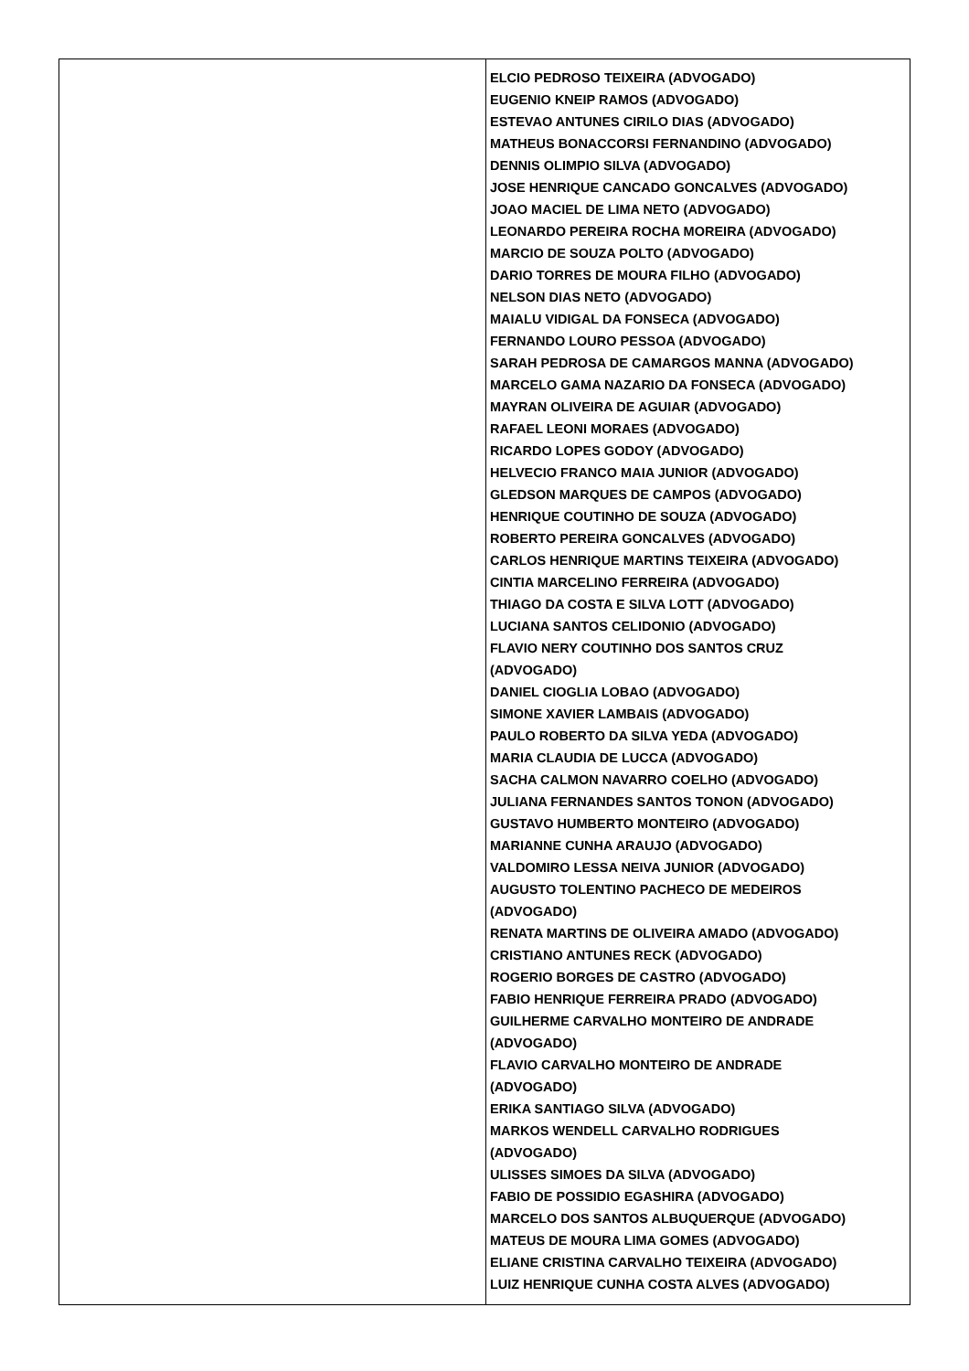| | ELCIO PEDROSO TEIXEIRA (ADVOGADO) EUGENIO KNEIP RAMOS (ADVOGADO) ESTEVAO ANTUNES CIRILO DIAS (ADVOGADO) MATHEUS BONACCORSI FERNANDINO (ADVOGADO) DENNIS OLIMPIO SILVA (ADVOGADO) JOSE HENRIQUE CANCADO GONCALVES (ADVOGADO) JOAO MACIEL DE LIMA NETO (ADVOGADO) LEONARDO PEREIRA ROCHA MOREIRA (ADVOGADO) MARCIO DE SOUZA POLTO (ADVOGADO) DARIO TORRES DE MOURA FILHO (ADVOGADO) NELSON DIAS NETO (ADVOGADO) MAIALU VIDIGAL DA FONSECA (ADVOGADO) FERNANDO LOURO PESSOA (ADVOGADO) SARAH PEDROSA DE CAMARGOS MANNA (ADVOGADO) MARCELO GAMA NAZARIO DA FONSECA (ADVOGADO) MAYRAN OLIVEIRA DE AGUIAR (ADVOGADO) RAFAEL LEONI MORAES (ADVOGADO) RICARDO LOPES GODOY (ADVOGADO) HELVECIO FRANCO MAIA JUNIOR (ADVOGADO) GLEDSON MARQUES DE CAMPOS (ADVOGADO) HENRIQUE COUTINHO DE SOUZA (ADVOGADO) ROBERTO PEREIRA GONCALVES (ADVOGADO) CARLOS HENRIQUE MARTINS TEIXEIRA (ADVOGADO) CINTIA MARCELINO FERREIRA (ADVOGADO) THIAGO DA COSTA E SILVA LOTT (ADVOGADO) LUCIANA SANTOS CELIDONIO (ADVOGADO) FLAVIO NERY COUTINHO DOS SANTOS CRUZ (ADVOGADO) DANIEL CIOGLIA LOBAO (ADVOGADO) SIMONE XAVIER LAMBAIS (ADVOGADO) PAULO ROBERTO DA SILVA YEDA (ADVOGADO) MARIA CLAUDIA DE LUCCA (ADVOGADO) SACHA CALMON NAVARRO COELHO (ADVOGADO) JULIANA FERNANDES SANTOS TONON (ADVOGADO) GUSTAVO HUMBERTO MONTEIRO (ADVOGADO) MARIANNE CUNHA ARAUJO (ADVOGADO) VALDOMIRO LESSA NEIVA JUNIOR (ADVOGADO) AUGUSTO TOLENTINO PACHECO DE MEDEIROS (ADVOGADO) RENATA MARTINS DE OLIVEIRA AMADO (ADVOGADO) CRISTIANO ANTUNES RECK (ADVOGADO) ROGERIO BORGES DE CASTRO (ADVOGADO) FABIO HENRIQUE FERREIRA PRADO (ADVOGADO) GUILHERME CARVALHO MONTEIRO DE ANDRADE (ADVOGADO) FLAVIO CARVALHO MONTEIRO DE ANDRADE (ADVOGADO) ERIKA SANTIAGO SILVA (ADVOGADO) MARKOS WENDELL CARVALHO RODRIGUES (ADVOGADO) ULISSES SIMOES DA SILVA (ADVOGADO) FABIO DE POSSIDIO EGASHIRA (ADVOGADO) MARCELO DOS SANTOS ALBUQUERQUE (ADVOGADO) MATEUS DE MOURA LIMA GOMES (ADVOGADO) ELIANE CRISTINA CARVALHO TEIXEIRA (ADVOGADO) LUIZ HENRIQUE CUNHA COSTA ALVES (ADVOGADO) |